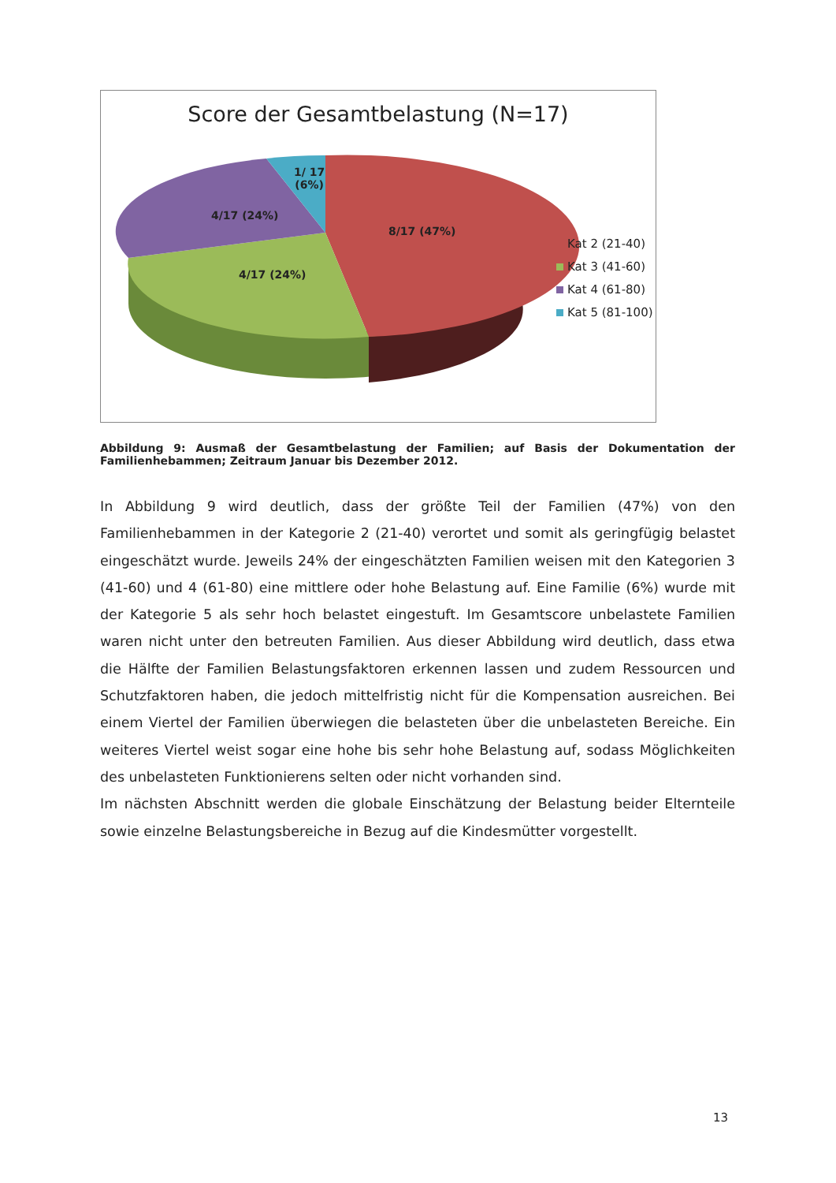Score der Gesamtbelastung (N=17)
1/ 17
(6%)
4/17 (24%)
8/17 (47%)
4/17 (24%)
Kat 2 (21-40)
Kat 3 (41-60)
Kat 4 (61-80)
Kat 5 (81-100)
Abbildung 9: Ausmaß der Gesamtbelastung der Familien; auf Basis der Dokumentation der Familienhebammen; Zeitraum Januar bis Dezember 2012.
In Abbildung 9 wird deutlich, dass der größte Teil der Familien (47%) von den Familienhebammen in der Kategorie 2 (21-40) verortet und somit als geringfügig belastet eingeschätzt wurde. Jeweils 24% der eingeschätzten Familien weisen mit den Kategorien 3 (41-60) und 4 (61-80) eine mittlere oder hohe Belastung auf. Eine Familie (6%) wurde mit der Kategorie 5 als sehr hoch belastet eingestuft. Im Gesamtscore unbelastete Familien waren nicht unter den betreuten Familien. Aus dieser Abbildung wird deutlich, dass etwa die Hälfte der Familien Belastungsfaktoren erkennen lassen und zudem Ressourcen und Schutzfaktoren haben, die jedoch mittelfristig nicht für die Kompensation ausreichen. Bei einem Viertel der Familien überwiegen die belasteten über die unbelasteten Bereiche. Ein weiteres Viertel weist sogar eine hohe bis sehr hohe Belastung auf, sodass Möglichkeiten des unbelasteten Funktionierens selten oder nicht vorhanden sind.
Im nächsten Abschnitt werden die globale Einschätzung der Belastung beider Elternteile sowie einzelne Belastungsbereiche in Bezug auf die Kindesmütter vorgestellt.
13